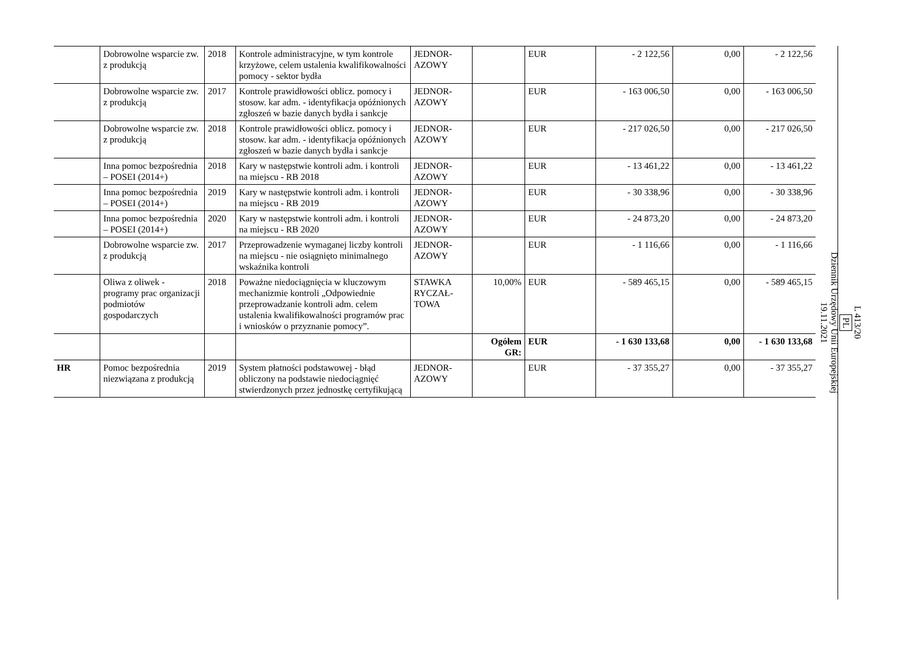| | Dobrowolne wsparcie zw. z produkcją | 2018 | Kontrole administracyjne, w tym kontrole krzyżowe, celem ustalenia kwalifikowalności pomocy - sektor bydła | JEDNOR-AZOWY | | EUR | - 2 122,56 | 0,00 | - 2 122,56 |
| | Dobrowolne wsparcie zw. z produkcją | 2017 | Kontrole prawidłowości oblicz. pomocy i stosow. kar adm. - identyfikacja opóźnionych zgłoszeń w bazie danych bydła i sankcje | JEDNOR-AZOWY | | EUR | - 163 006,50 | 0,00 | - 163 006,50 |
| | Dobrowolne wsparcie zw. z produkcją | 2018 | Kontrole prawidłowości oblicz. pomocy i stosow. kar adm. - identyfikacja opóźnionych zgłoszeń w bazie danych bydła i sankcje | JEDNOR-AZOWY | | EUR | - 217 026,50 | 0,00 | - 217 026,50 |
| | Inna pomoc bezpośrednia – POSEI (2014+) | 2018 | Kary w następstwie kontroli adm. i kontroli na miejscu - RB 2018 | JEDNOR-AZOWY | | EUR | - 13 461,22 | 0,00 | - 13 461,22 |
| | Inna pomoc bezpośrednia – POSEI (2014+) | 2019 | Kary w następstwie kontroli adm. i kontroli na miejscu - RB 2019 | JEDNOR-AZOWY | | EUR | - 30 338,96 | 0,00 | - 30 338,96 |
| | Inna pomoc bezpośrednia – POSEI (2014+) | 2020 | Kary w następstwie kontroli adm. i kontroli na miejscu - RB 2020 | JEDNOR-AZOWY | | EUR | - 24 873,20 | 0,00 | - 24 873,20 |
| | Dobrowolne wsparcie zw. z produkcją | 2017 | Przeprowadzenie wymaganej liczby kontroli na miejscu - nie osiągnięto minimalnego wskaźnika kontroli | JEDNOR-AZOWY | | EUR | - 1 116,66 | 0,00 | - 1 116,66 |
| | Oliwa z oliwek - programy prac organizacji podmiotów gospodarczych | 2018 | Poważne niedociągnięcia w kluczowym mechanizmie kontroli „Odpowiednie przeprowadzanie kontroli adm. celem ustalenia kwalifikowalności programów prac i wniosków o przyznanie pomocy”. | STAWKA RYCZAŁ-TOWA | 10,00% | EUR | - 589 465,15 | 0,00 | - 589 465,15 |
| | | | | | Ogółem GR: | EUR | - 1 630 133,68 | 0,00 | - 1 630 133,68 |
| HR | Pomoc bezpośrednia niezwiązana z produkcją | 2019 | System płatności podstawowej - błąd obliczony na podstawie niedociągnięć stwierdzonych przez jednostkę certyfikującą | JEDNOR-AZOWY | | EUR | - 37 355,27 | 0,00 | - 37 355,27 |
L 413/20
PL
Dziennik Urzędowy Unii Europejskiej
19.11.2021